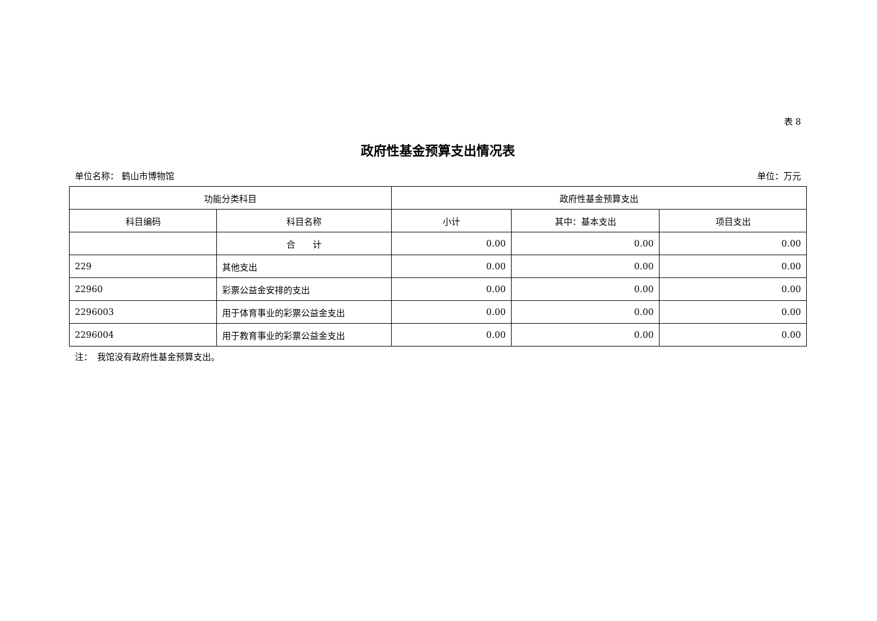表 8
政府性基金预算支出情况表
单位名称： 鹤山市博物馆 单位：万元
| 功能分类科目 | | 政府性基金预算支出 | | |
| --- | --- | --- | --- | --- |
| 科目编码 | 科目名称 | 小计 | 其中：基本支出 | 项目支出 |
| | 合 计 | 0.00 | 0.00 | 0.00 |
| 229 | 其他支出 | 0.00 | 0.00 | 0.00 |
| 22960 | 彩票公益金安排的支出 | 0.00 | 0.00 | 0.00 |
| 2296003 | 用于体育事业的彩票公益金支出 | 0.00 | 0.00 | 0.00 |
| 2296004 | 用于教育事业的彩票公益金支出 | 0.00 | 0.00 | 0.00 |
注：　我馆没有政府性基金预算支出。